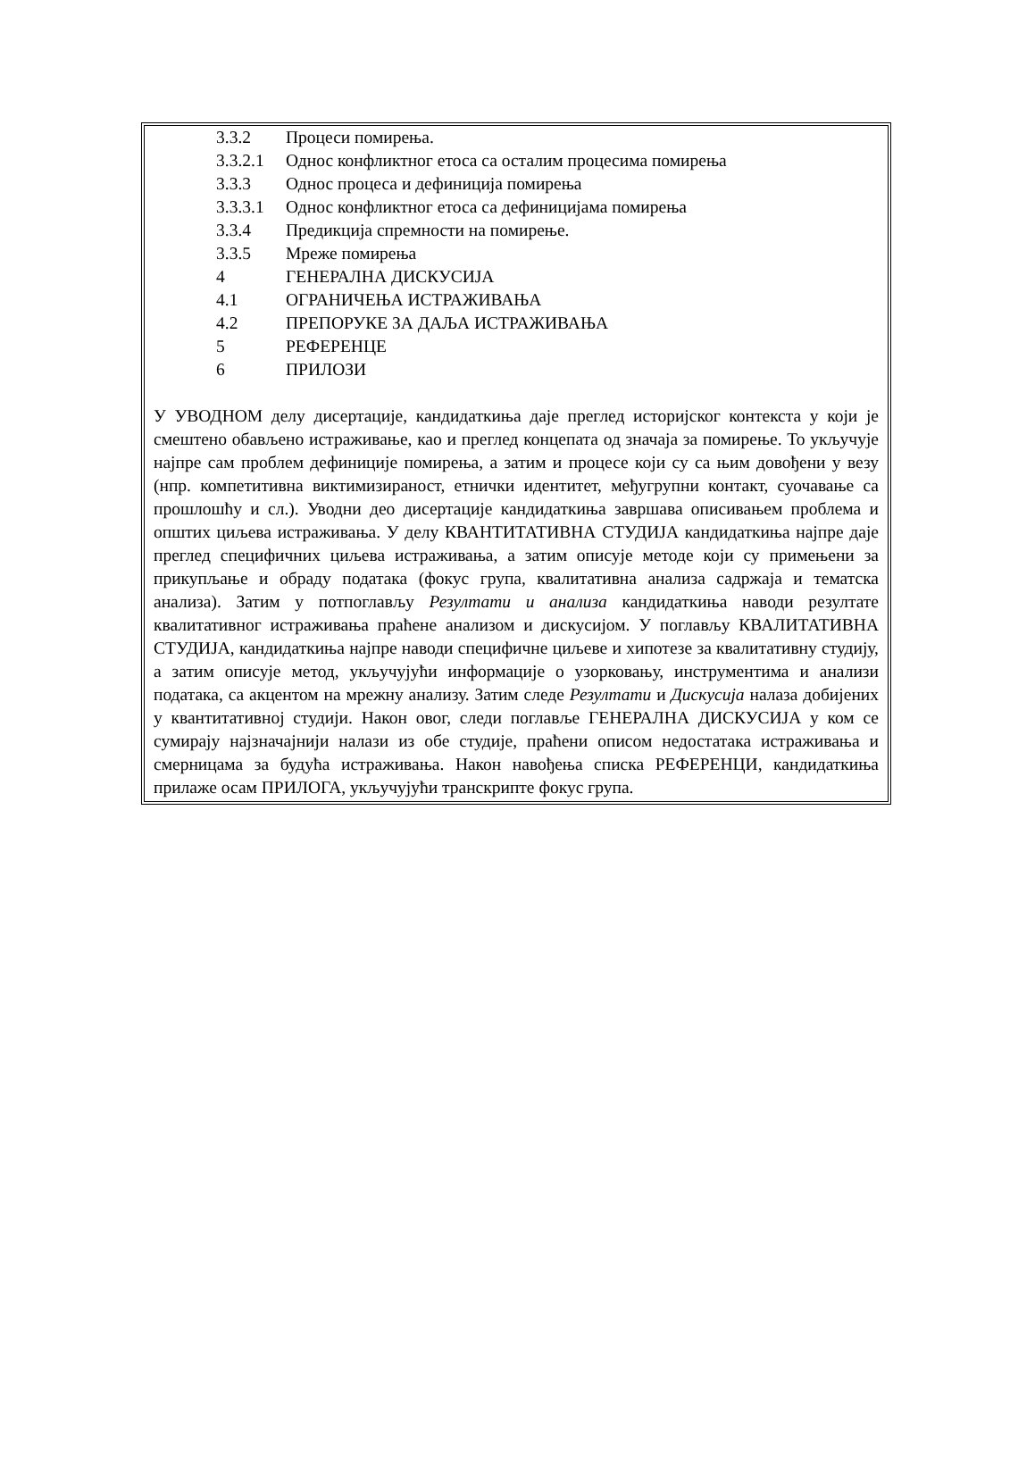3.3.2 Процеси помирења.
3.3.2.1 Однос конфликтног етоса са осталим процесима помирења
3.3.3 Однос процеса и дефиниција помирења
3.3.3.1 Однос конфликтног етоса са дефиницијама помирења
3.3.4 Предикција спремности на помирење.
3.3.5 Мреже помирења
4 ГЕНЕРАЛНА ДИСКУСИЈА
4.1 ОГРАНИЧЕЊА ИСТРАЖИВАЊА
4.2 ПРЕПОРУКЕ ЗА ДАЉА ИСТРАЖИВАЊА
5 РЕФЕРЕНЦЕ
6 ПРИЛОЗИ
У УВОДНОМ делу дисертације, кандидаткиња даје преглед историјског контекста у који је смештено обављено истраживање, као и преглед концепата од значаја за помирење. То укључује најпре сам проблем дефиниције помирења, а затим и процесе који су са њим довођени у везу (нпр. компетитивна виктимизираност, етнички идентитет, међугрупни контакт, суочавање са прошлошћу и сл.). Уводни део дисертације кандидаткиња завршава описивањем проблема и општих циљева истраживања. У делу КВАНТИТАТИВНА СТУДИЈА кандидаткиња најпре даје преглед специфичних циљева истраживања, а затим описује методе који су примењени за прикупљање и обраду података (фокус група, квалитативна анализа садржаја и тематска анализа). Затим у потпоглављу Резултати и анализа кандидаткиња наводи резултате квалитативног истраживања праћене анализом и дискусијом. У поглављу КВАЛИТАТИВНА СТУДИЈА, кандидаткиња најпре наводи специфичне циљеве и хипотезе за квалитативну студију, а затим описује метод, укључујући информације о узорковању, инструментима и анализи података, са акцентом на мрежну анализу. Затим следе Резултати и Дискусија налаза добијених у квантитативној студији. Након овог, следи поглавље ГЕНЕРАЛНА ДИСКУСИЈА у ком се сумирају најзначајнији налази из обе студије, праћени описом недостатака истраживања и смерницама за будућа истраживања. Након навођења списка РЕФЕРЕНЦИ, кандидаткиња прилаже осам ПРИЛОГА, укључујући транскрипте фокус група.